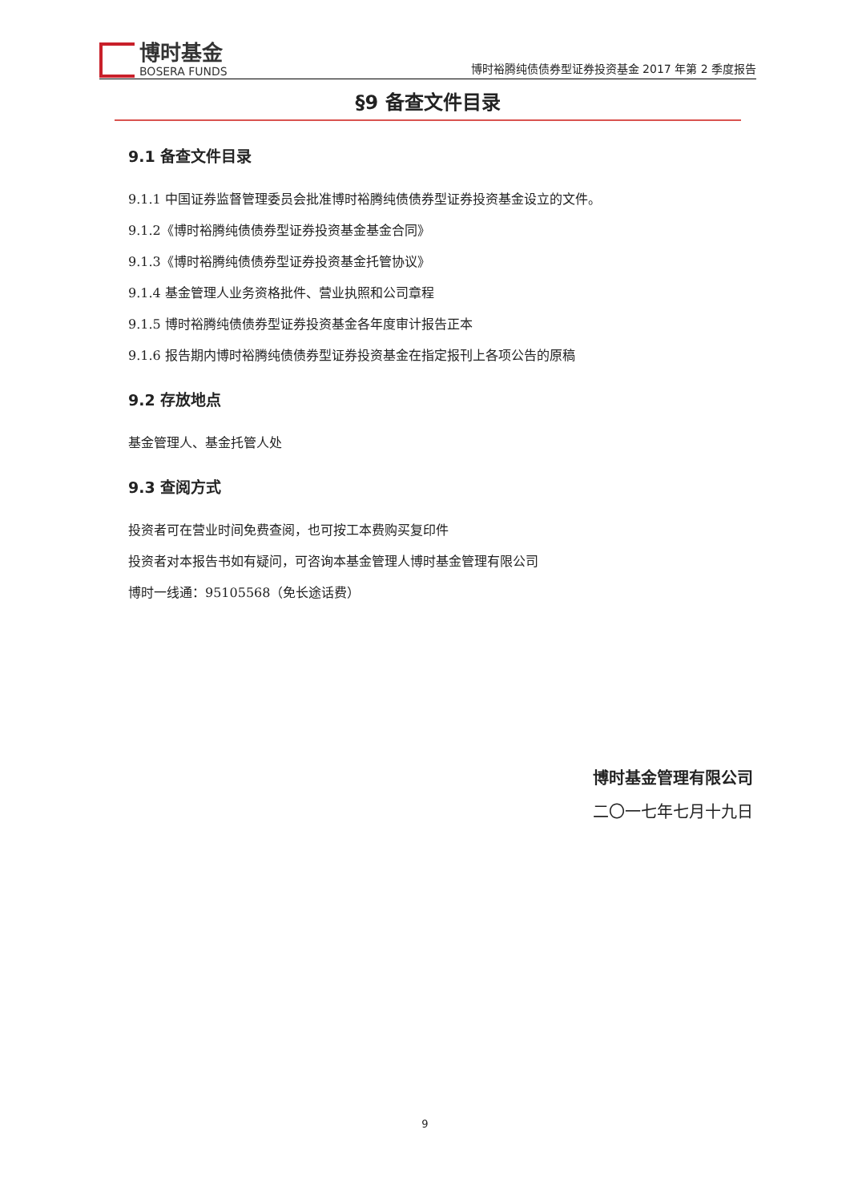博时基金
BOSERA FUNDS
博时裕腾纯债债券型证券投资基金 2017 年第 2 季度报告
§9 备查文件目录
9.1 备查文件目录
9.1.1 中国证券监督管理委员会批准博时裕腾纯债债券型证券投资基金设立的文件。
9.1.2《博时裕腾纯债债券型证券投资基金基金合同》
9.1.3《博时裕腾纯债债券型证券投资基金托管协议》
9.1.4 基金管理人业务资格批件、营业执照和公司章程
9.1.5 博时裕腾纯债债券型证券投资基金各年度审计报告正本
9.1.6 报告期内博时裕腾纯债债券型证券投资基金在指定报刊上各项公告的原稿
9.2 存放地点
基金管理人、基金托管人处
9.3 查阅方式
投资者可在营业时间免费查阅，也可按工本费购买复印件
投资者对本报告书如有疑问，可咨询本基金管理人博时基金管理有限公司
博时一线通：95105568（免长途话费）
博时基金管理有限公司
二〇一七年七月十九日
9